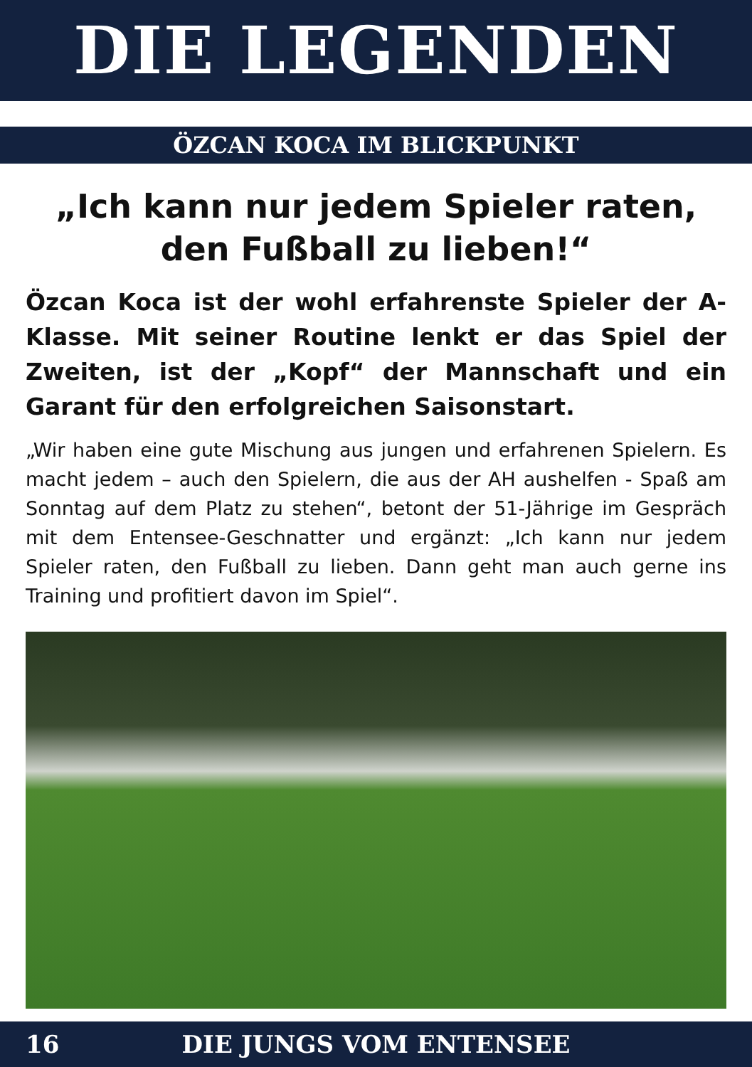DIE LEGENDEN
ÖZCAN KOCA IM BLICKPUNKT
„Ich kann nur jedem Spieler raten, den Fußball zu lieben!“
Özcan Koca ist der wohl erfahrenste Spieler der A-Klasse. Mit seiner Routine lenkt er das Spiel der Zweiten, ist der „Kopf“ der Mannschaft und ein Garant für den erfolgreichen Saisonstart.
„Wir haben eine gute Mischung aus jungen und erfahrenen Spielern. Es macht jedem – auch den Spielern, die aus der AH aushelfen - Spaß am Sonntag auf dem Platz zu stehen“, betont der 51-Jährige im Gespräch mit dem Entensee-Geschnatter und ergänzt: „Ich kann nur jedem Spieler raten, den Fußball zu lieben. Dann geht man auch gerne ins Training und profitiert davon im Spiel“.
16
DIE JUNGS VOM ENTENSEE